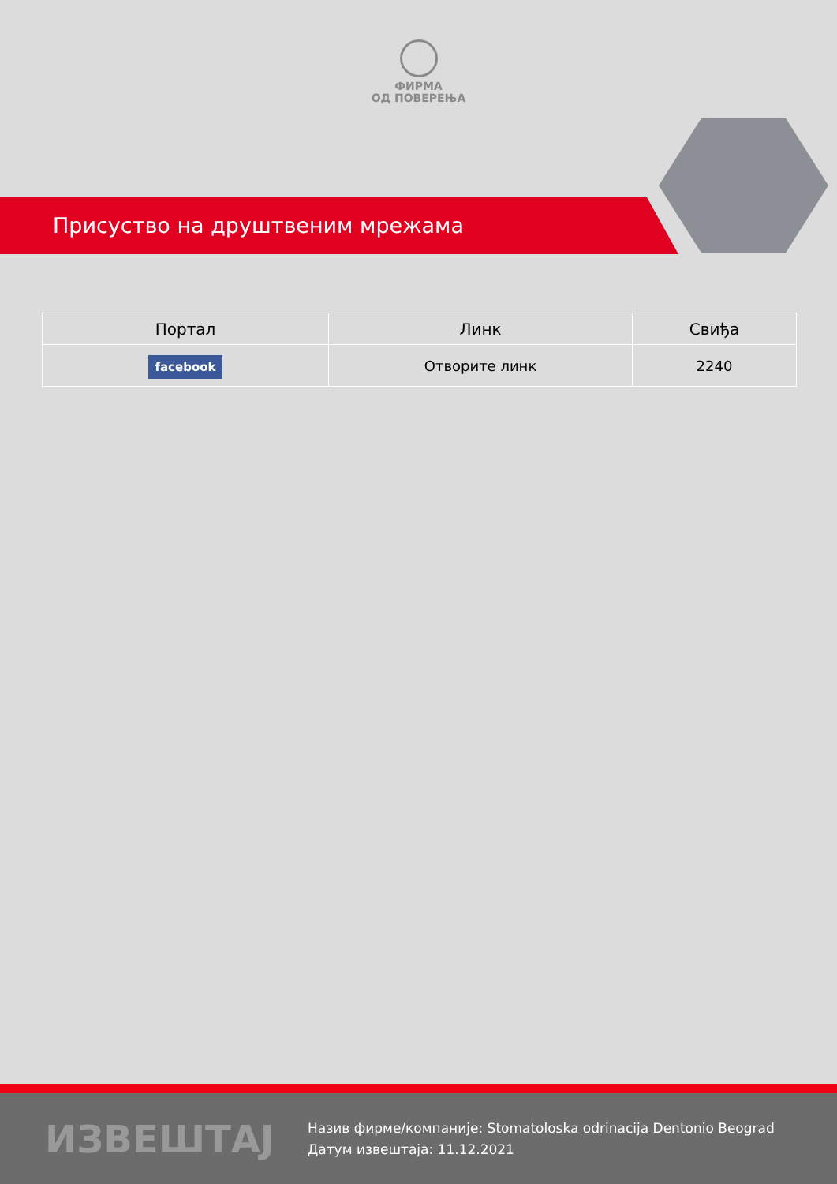ФИРМА
ОД ПОВЕРЕЊА
Присуство на друштвеним мрежама
| Портал | Линк | Свиђа |
| --- | --- | --- |
| facebook | Отворите линк | 2240 |
ИЗВЕШТАЈ
Назив фирме/компаније: Stomatoloska odrinacija Dentonio Beograd
Датум извештаја: 11.12.2021